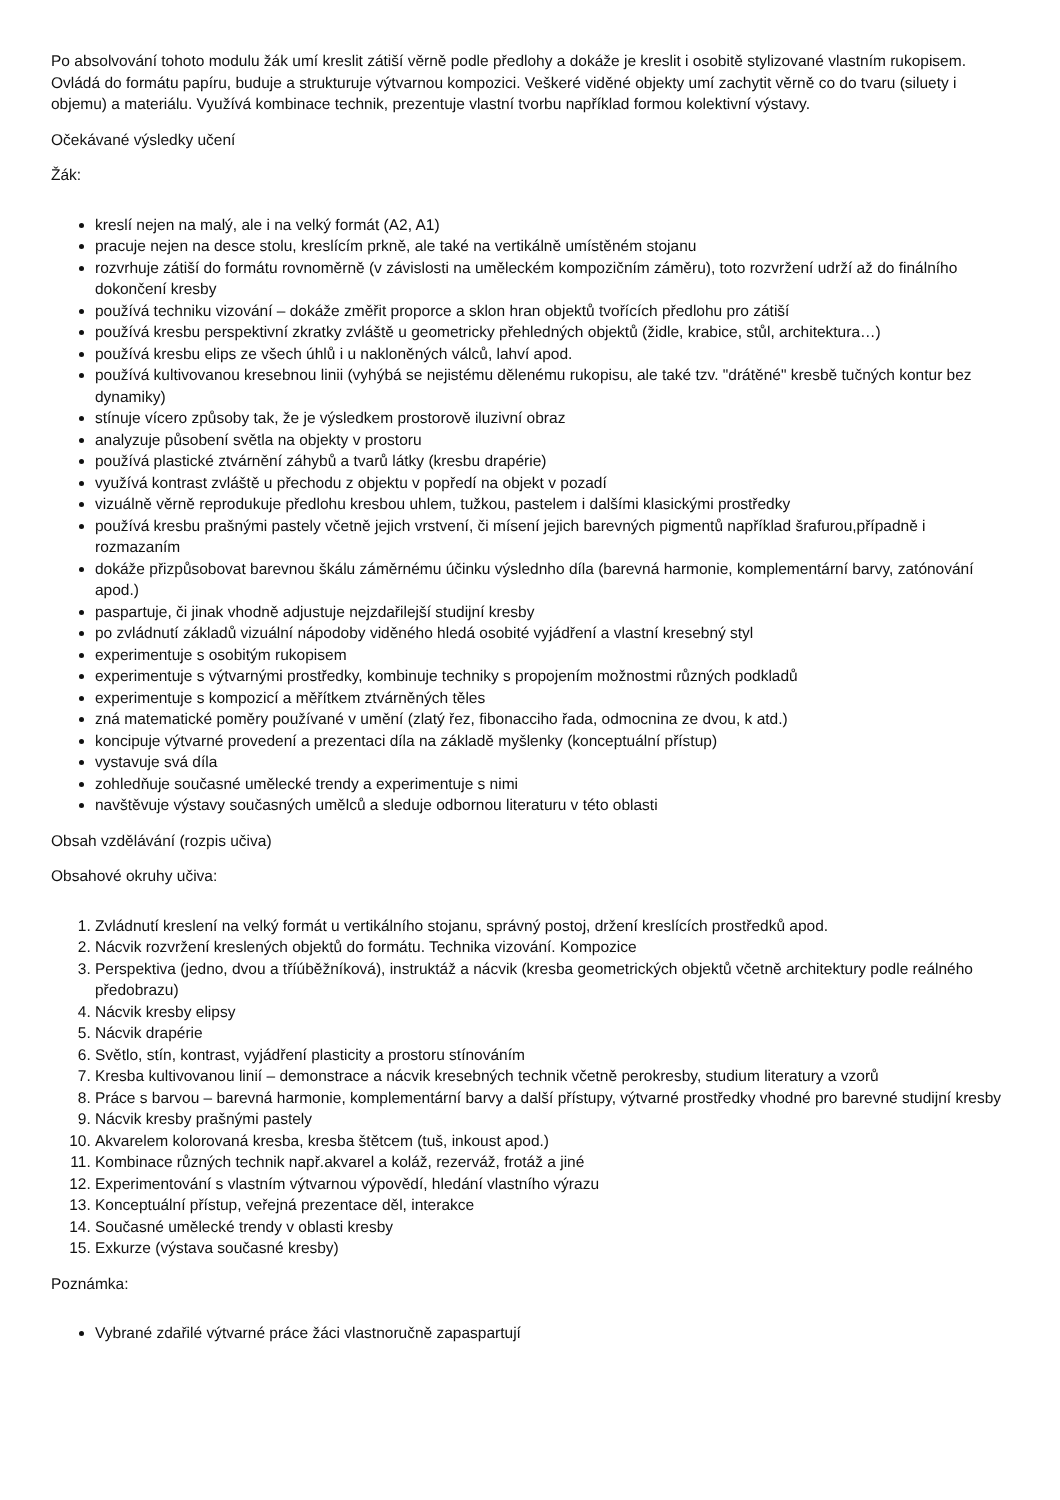Po absolvování tohoto modulu žák umí kreslit zátiší věrně podle předlohy a dokáže je kreslit i osobitě stylizované vlastním rukopisem. Ovládá do formátu papíru, buduje a strukturuje výtvarnou kompozici. Veškeré viděné objekty umí zachytit věrně co do tvaru (siluety i objemu) a materiálu. Využívá kombinace technik, prezentuje vlastní tvorbu například formou kolektivní výstavy.
Očekávané výsledky učení
Žák:
kreslí nejen na malý, ale i na velký formát (A2, A1)
pracuje nejen na desce stolu, kreslícím prkně, ale také na vertikálně umístěném stojanu
rozvrhuje zátiší do formátu rovnoměrně (v závislosti na uměleckém kompozičním záměru), toto rozvržení udrží až do finálního dokončení kresby
používá techniku vizování – dokáže změřit proporce a sklon hran objektů tvořících předlohu pro zátiší
používá kresbu perspektivní zkratky zvláště u geometricky přehledných objektů (židle, krabice, stůl, architektura…)
používá kresbu elips ze všech úhlů i u nakloněných válců, lahví apod.
používá kultivovanou kresebnou linii (vyhýbá se nejistému dělenému rukopisu, ale také tzv. "drátěné" kresbě tučných kontur bez dynamiky)
stínuje vícero způsoby tak, že je výsledkem prostorově iluzivní obraz
analyzuje působení světla na objekty v prostoru
používá plastické ztvárnění záhybů a tvarů látky (kresbu drapérie)
využívá kontrast zvláště u přechodu z objektu v popředí na objekt v pozadí
vizuálně věrně reprodukuje předlohu kresbou uhlem, tužkou, pastelem i dalšími klasickými prostředky
používá kresbu prašnými pastely včetně jejich vrstvení, či mísení jejich barevných pigmentů například šrafurou,případně i rozmazaním
dokáže přizpůsobovat barevnou škálu záměrnému účinku výslednho díla (barevná harmonie, komplementární barvy, zatónování apod.)
paspartuje, či jinak vhodně adjustuje nejzdařilejší studijní kresby
po zvládnutí základů vizuální nápodoby viděného hledá osobité vyjádření a vlastní kresebný styl
experimentuje s osobitým rukopisem
experimentuje s výtvarnými prostředky, kombinuje techniky s propojením možnostmi různých podkladů
experimentuje s kompozicí a měřítkem ztvárněných těles
zná matematické poměry používané v umění (zlatý řez, fibonacciho řada, odmocnina ze dvou, k atd.)
koncipuje výtvarné provedení a prezentaci díla na základě myšlenky (konceptuální přístup)
vystavuje svá díla
zohledňuje současné umělecké trendy a experimentuje s nimi
navštěvuje výstavy současných umělců a sleduje odbornou literaturu v této oblasti
Obsah vzdělávání (rozpis učiva)
Obsahové okruhy učiva:
1. Zvládnutí kreslení na velký formát u vertikálního stojanu, správný postoj, držení kreslících prostředků apod.
2. Nácvik rozvržení kreslených objektů do formátu. Technika vizování. Kompozice
3. Perspektiva (jedno, dvou a tříúběžníková), instruktáž a nácvik (kresba geometrických objektů včetně architektury podle reálného předobrazu)
4. Nácvik kresby elipsy
5. Nácvik drapérie
6. Světlo, stín, kontrast, vyjádření plasticity a prostoru stínováním
7. Kresba kultivovanou linií – demonstrace a nácvik kresebných technik včetně perokresby, studium literatury a vzorů
8. Práce s barvou – barevná harmonie, komplementární barvy a další přístupy, výtvarné prostředky vhodné pro barevné studijní kresby
9. Nácvik kresby prašnými pastely
10. Akvarelem kolorovaná kresba, kresba štětcem (tuš, inkoust apod.)
11. Kombinace různých technik např.akvarel a koláž, rezerváž, frotáž a jiné
12. Experimentování s vlastním výtvarnou výpovědí, hledání vlastního výrazu
13. Konceptuální přístup, veřejná prezentace děl, interakce
14. Současné umělecké trendy v oblasti kresby
15. Exkurze (výstava současné kresby)
Poznámka:
Vybrané zdařilé výtvarné práce žáci vlastnoručně zapaspartují